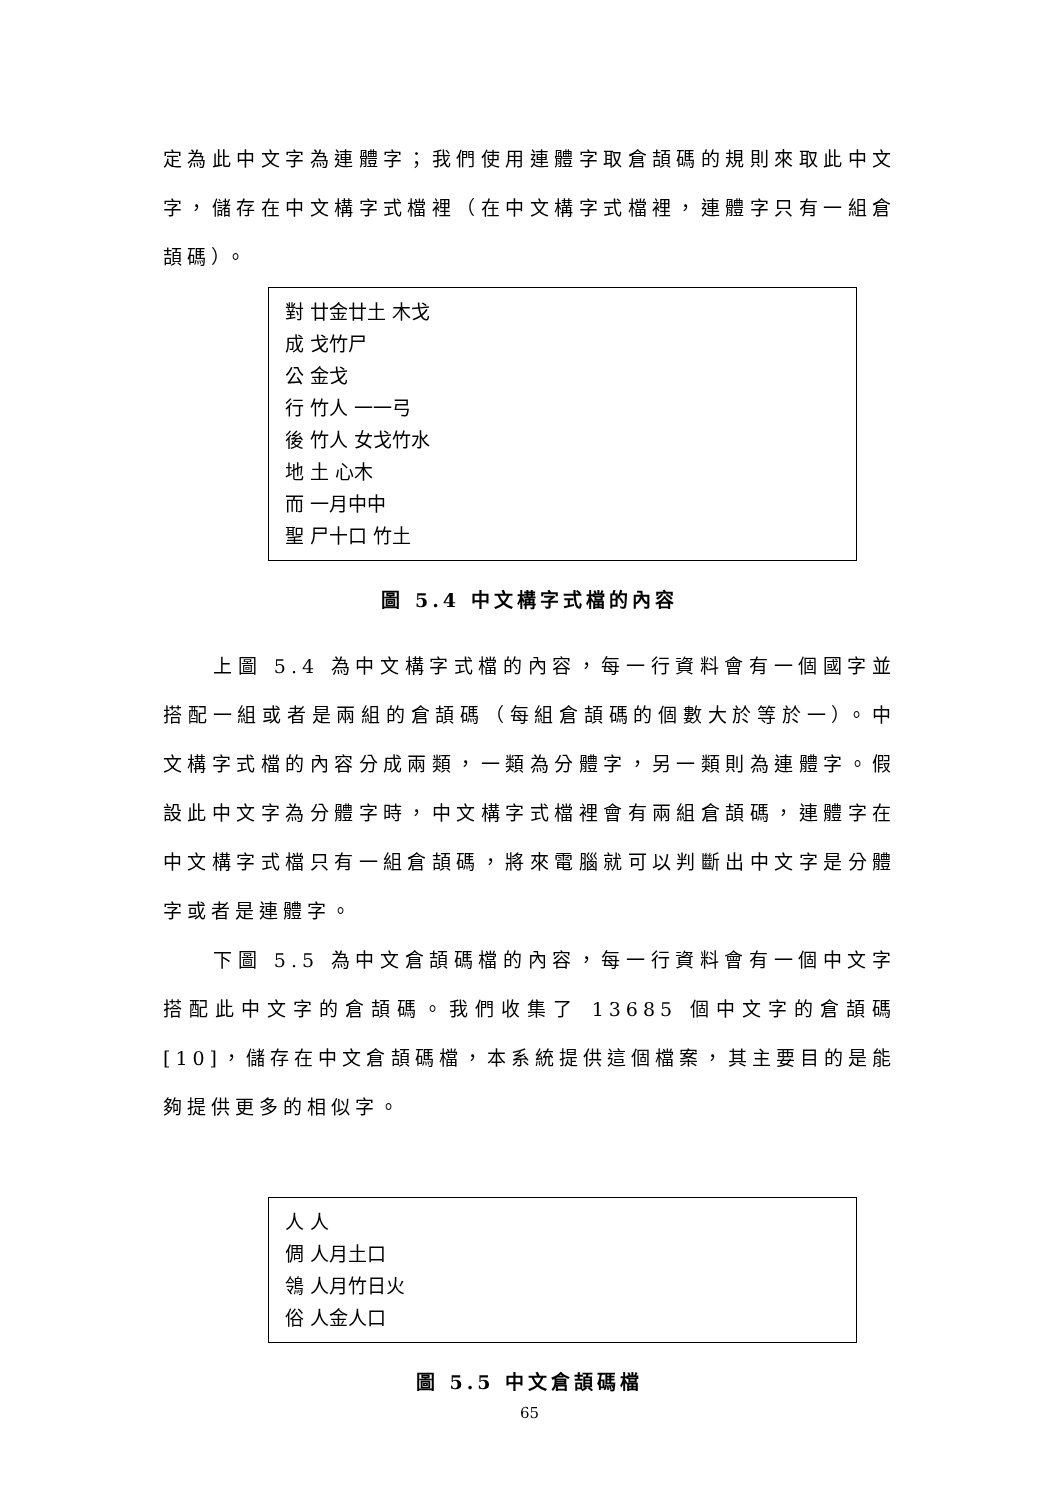定為此中文字為連體字；我們使用連體字取倉頡碼的規則來取此中文字，儲存在中文構字式檔裡（在中文構字式檔裡，連體字只有一組倉頡碼）。
對 廿金廿土 木戈
成 戈竹尸
公 金戈
行 竹人 一一弓
後 竹人 女戈竹水
地 土 心木
而 一月中中
聖 尸十口 竹土
圖 5.4 中文構字式檔的內容
上圖 5.4 為中文構字式檔的內容，每一行資料會有一個國字並搭配一組或者是兩組的倉頡碼（每組倉頡碼的個數大於等於一）。中文構字式檔的內容分成兩類，一類為分體字，另一類則為連體字。假設此中文字為分體字時，中文構字式檔裡會有兩組倉頡碼，連體字在中文構字式檔只有一組倉頡碼，將來電腦就可以判斷出中文字是分體字或者是連體字。
下圖 5.5 為中文倉頡碼檔的內容，每一行資料會有一個中文字搭配此中文字的倉頡碼。我們收集了 13685 個中文字的倉頡碼[10]，儲存在中文倉頡碼檔，本系統提供這個檔案，其主要目的是能夠提供更多的相似字。
人 人
倜 人月土口
鴒 人月竹日火
俗 人金人口
圖 5.5 中文倉頡碼檔
65